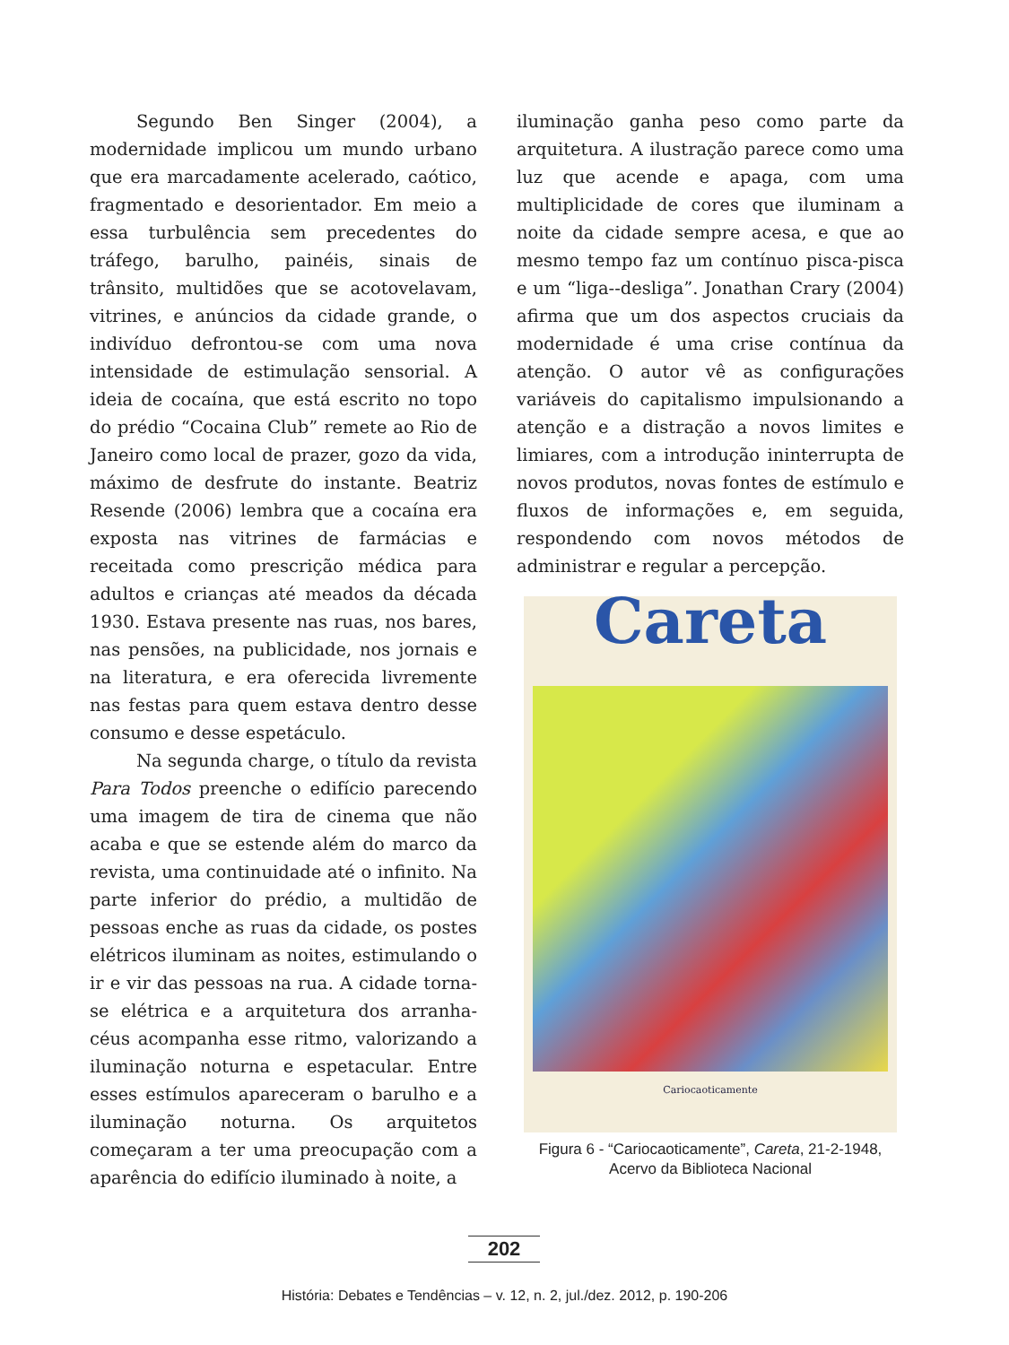Segundo Ben Singer (2004), a modernidade implicou um mundo urbano que era marcadamente acelerado, caótico, fragmentado e desorientador. Em meio a essa turbulência sem precedentes do tráfego, barulho, painéis, sinais de trânsito, multidões que se acotovelavam, vitrines, e anúncios da cidade grande, o indivíduo defrontou-se com uma nova intensidade de estimulação sensorial. A ideia de cocaína, que está escrito no topo do prédio “Cocaina Club” remete ao Rio de Janeiro como local de prazer, gozo da vida, máximo de desfrute do instante. Beatriz Resende (2006) lembra que a cocaína era exposta nas vitrines de farmácias e receitada como prescrição médica para adultos e crianças até meados da década 1930. Estava presente nas ruas, nos bares, nas pensões, na publicidade, nos jornais e na literatura, e era oferecida livremente nas festas para quem estava dentro desse consumo e desse espetáculo.
Na segunda charge, o título da revista Para Todos preenche o edifício parecendo uma imagem de tira de cinema que não acaba e que se estende além do marco da revista, uma continuidade até o infinito. Na parte inferior do prédio, a multidão de pessoas enche as ruas da cidade, os postes elétricos iluminam as noites, estimulando o ir e vir das pessoas na rua. A cidade torna-se elétrica e a arquitetura dos arranha-céus acompanha esse ritmo, valorizando a iluminação noturna e espetacular. Entre esses estímulos apareceram o barulho e a iluminação noturna. Os arquitetos começaram a ter uma preocupação com a aparência do edifício iluminado à noite, a
iluminação ganha peso como parte da arquitetura. A ilustração parece como uma luz que acende e apaga, com uma multiplicidade de cores que iluminam a noite da cidade sempre acesa, e que ao mesmo tempo faz um contínuo pisca-pisca e um “liga--desliga”. Jonathan Crary (2004) afirma que um dos aspectos cruciais da modernidade é uma crise contínua da atenção. O autor vê as configurações variáveis do capitalismo impulsionando a atenção e a distração a novos limites e limiares, com a introdução ininterrupta de novos produtos, novas fontes de estímulo e fluxos de informações e, em seguida, respondendo com novos métodos de administrar e regular a percepção.
Careta
Cariocaoticamente
Figura 6 - “Cariocaoticamente”, Careta, 21-2-1948,
Acervo da Biblioteca Nacional
202
História: Debates e Tendências – v. 12, n. 2, jul./dez. 2012, p. 190-206